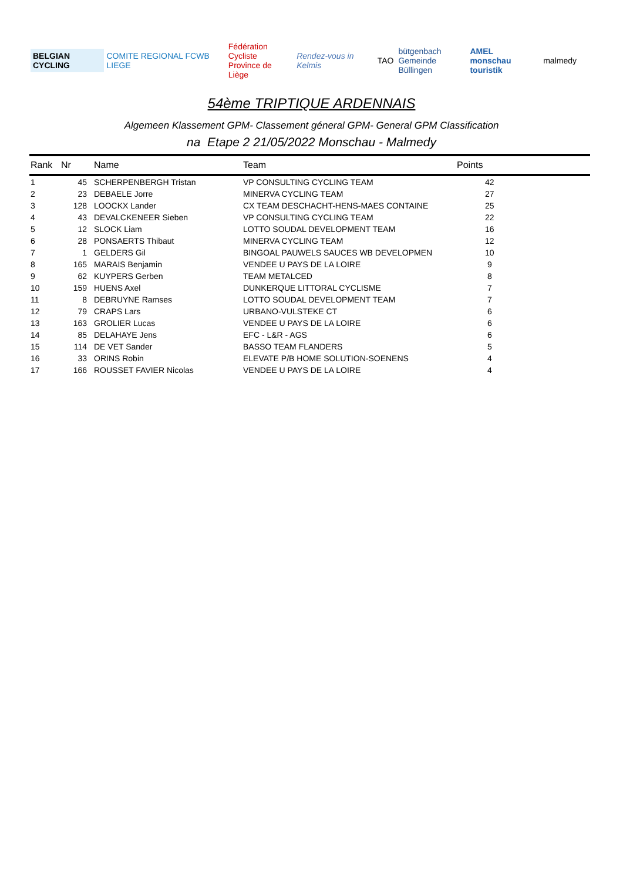BELGIAN CYCLING COMITE REGIONAL FCWB LIEGE
Fédération Cycliste
Province de Liège
Rendez-vous in Kelmis TAO
bütgenbach
Gemeinde Büllingen
AMEL
monschau touristik
malmedy
54ème TRIPTIQUE ARDENNAIS
Algemeen Klassement GPM- Classement géneral GPM- General GPM Classification
na Etape 2 21/05/2022 Monschau - Malmedy
| Rank | Nr | Name | Team | Points |
| --- | --- | --- | --- | --- |
| 1 | 45 | SCHERPENBERGH Tristan | VP CONSULTING CYCLING TEAM | 42 |
| 2 | 23 | DEBAELE Jorre | MINERVA CYCLING TEAM | 27 |
| 3 | 128 | LOOCKX Lander | CX TEAM DESCHACHT-HENS-MAES CONTAINE | 25 |
| 4 | 43 | DEVALCKENEER Sieben | VP CONSULTING CYCLING TEAM | 22 |
| 5 | 12 | SLOCK Liam | LOTTO SOUDAL DEVELOPMENT TEAM | 16 |
| 6 | 28 | PONSAERTS Thibaut | MINERVA CYCLING TEAM | 12 |
| 7 | 1 | GELDERS Gil | BINGOAL PAUWELS SAUCES WB DEVELOPMEN | 10 |
| 8 | 165 | MARAIS Benjamin | VENDEE U PAYS DE LA LOIRE | 9 |
| 9 | 62 | KUYPERS Gerben | TEAM METALCED | 8 |
| 10 | 159 | HUENS Axel | DUNKERQUE LITTORAL CYCLISME | 7 |
| 11 | 8 | DEBRUYNE Ramses | LOTTO SOUDAL DEVELOPMENT TEAM | 7 |
| 12 | 79 | CRAPS Lars | URBANO-VULSTEKE CT | 6 |
| 13 | 163 | GROLIER Lucas | VENDEE U PAYS DE LA LOIRE | 6 |
| 14 | 85 | DELAHAYE Jens | EFC - L&R - AGS | 6 |
| 15 | 114 | DE VET Sander | BASSO TEAM FLANDERS | 5 |
| 16 | 33 | ORINS Robin | ELEVATE P/B HOME SOLUTION-SOENENS | 4 |
| 17 | 166 | ROUSSET FAVIER Nicolas | VENDEE U PAYS DE LA LOIRE | 4 |